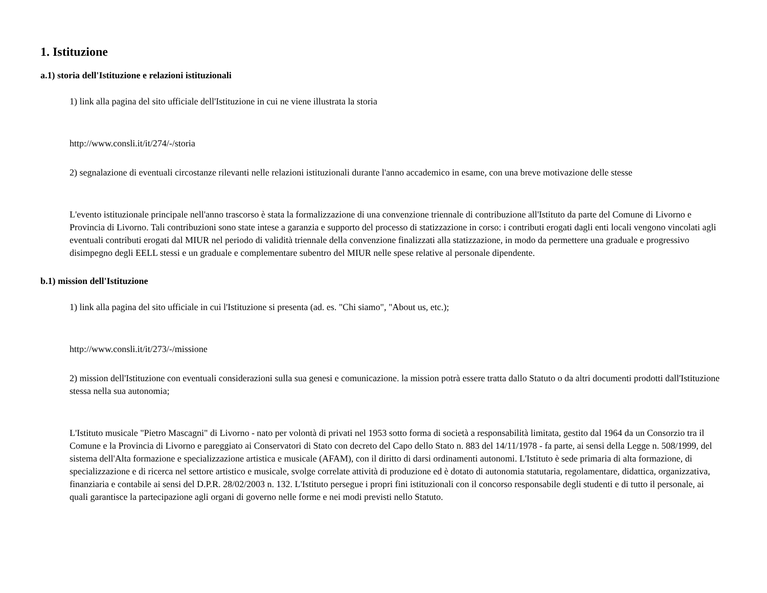1. Istituzione
a.1) storia dell'Istituzione e relazioni istituzionali
1) link alla pagina del sito ufficiale dell'Istituzione in cui ne viene illustrata la storia
http://www.consli.it/it/274/-/storia
2) segnalazione di eventuali circostanze rilevanti nelle relazioni istituzionali durante l'anno accademico in esame, con una breve motivazione delle stesse
L'evento istituzionale principale nell'anno trascorso è stata la formalizzazione di una convenzione triennale di contribuzione all'Istituto da parte del Comune di Livorno e Provincia di Livorno. Tali contribuzioni sono state intese a garanzia e supporto del processo di statizzazione in corso: i contributi erogati dagli enti locali vengono vincolati agli eventuali contributi erogati dal MIUR nel periodo di validità triennale della convenzione finalizzati alla statizzazione, in modo da permettere una graduale e progressivo disimpegno degli EELL stessi e un graduale e complementare subentro del MIUR nelle spese relative al personale dipendente.
b.1) mission dell'Istituzione
1) link alla pagina del sito ufficiale in cui l'Istituzione si presenta (ad. es. "Chi siamo", "About us, etc.);
http://www.consli.it/it/273/-/missione
2) mission dell'Istituzione con eventuali considerazioni sulla sua genesi e comunicazione. la mission potrà essere tratta dallo Statuto o da altri documenti prodotti dall'Istituzione stessa nella sua autonomia;
L'Istituto musicale "Pietro Mascagni" di Livorno - nato per volontà di privati nel 1953 sotto forma di società a responsabilità limitata, gestito dal 1964 da un Consorzio tra il Comune e la Provincia di Livorno e pareggiato ai Conservatori di Stato con decreto del Capo dello Stato n. 883 del 14/11/1978 - fa parte, ai sensi della Legge n. 508/1999, del sistema dell'Alta formazione e specializzazione artistica e musicale (AFAM), con il diritto di darsi ordinamenti autonomi. L'Istituto è sede primaria di alta formazione, di specializzazione e di ricerca nel settore artistico e musicale, svolge correlate attività di produzione ed è dotato di autonomia statutaria, regolamentare, didattica, organizzativa, finanziaria e contabile ai sensi del D.P.R. 28/02/2003 n. 132. L'Istituto persegue i propri fini istituzionali con il concorso responsabile degli studenti e di tutto il personale, ai quali garantisce la partecipazione agli organi di governo nelle forme e nei modi previsti nello Statuto.